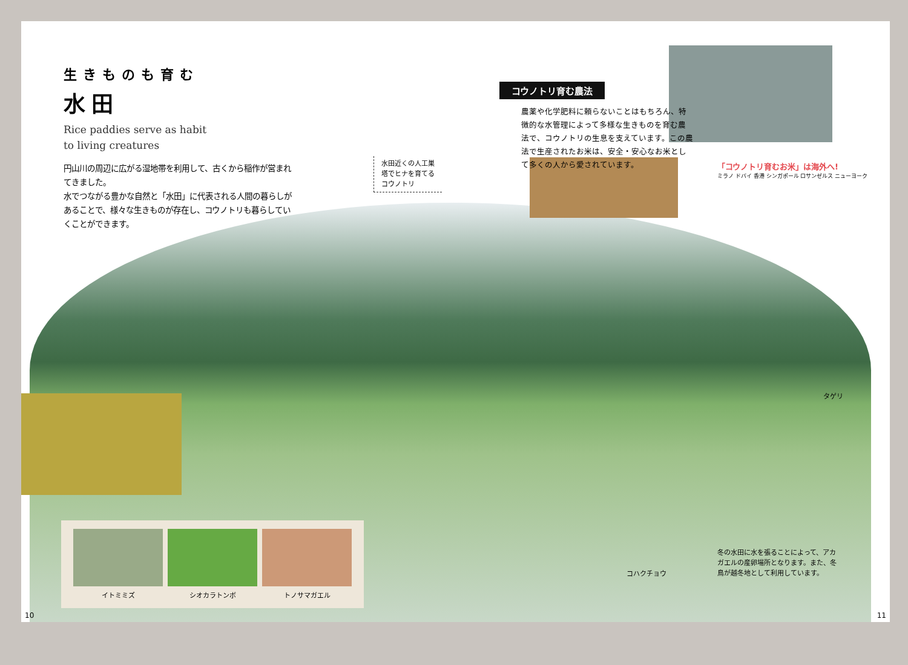生きものも育む
水田
Rice paddies serve as habit
to living creatures
円山川の周辺に広がる湿地帯を利用して、古くから稲作が営まれてきました。
水でつながる豊かな自然と「水田」に代表される人間の暮らしがあることで、様々な生きものが存在し、コウノトリも暮らしていくことができます。
水田近くの人工巣
塔でヒナを育てる
コウノトリ
コウノトリ育む農法
農薬や化学肥料に頼らないことはもちろん、特徴的な水管理によって多様な生きものを育む農法で、コウノトリの生息を支えています。この農法で生産されたお米は、安全・安心なお米として多くの人から愛されています。
「コウノトリ育むお米」は海外へ!
ミラノ ドバイ 香港 シンガポール ロサンゼルス ニューヨーク
イトミミズ シオカラトンボ トノサマガエル
タゲリ
コハクチョウ
冬の水田に水を張ることによって、アカガエルの産卵場所となります。また、冬鳥が越冬地として利用しています。
10 11